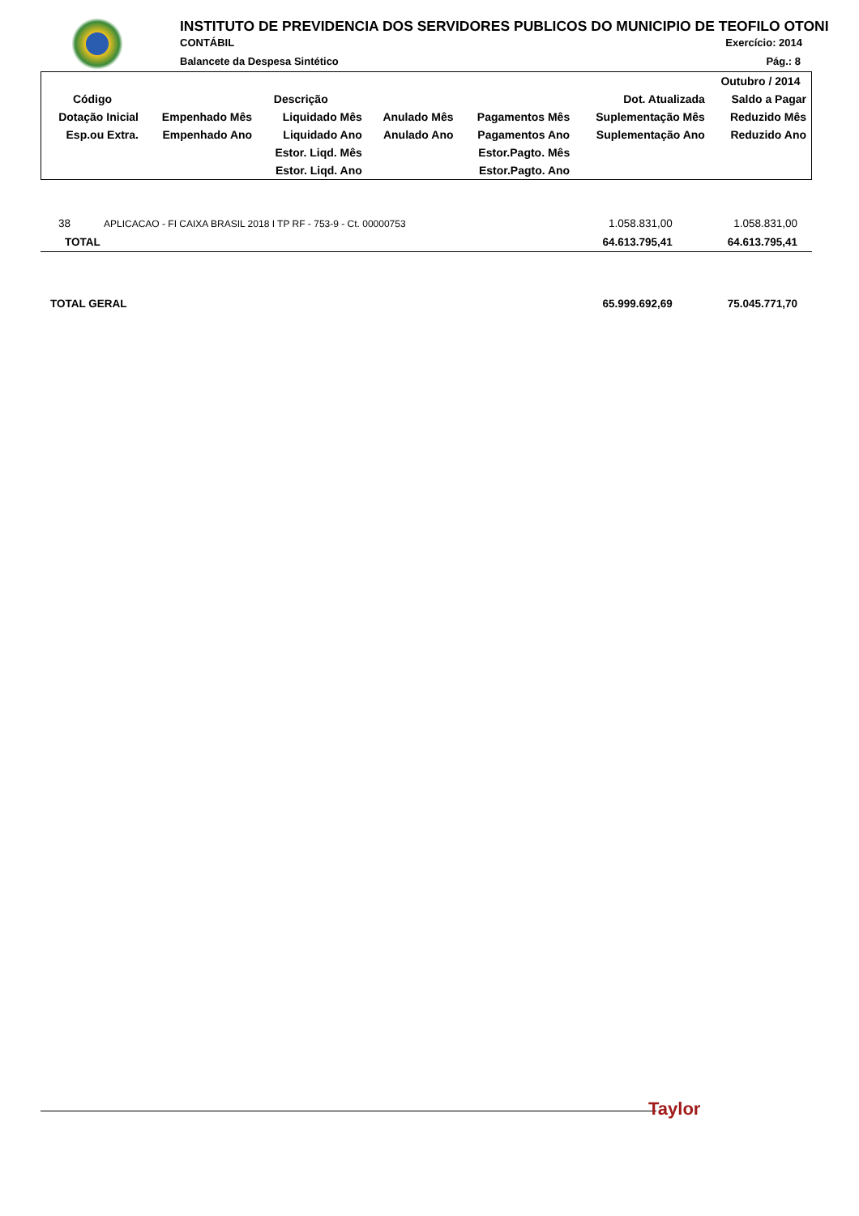INSTITUTO DE PREVIDENCIA DOS SERVIDORES PUBLICOS DO MUNICIPIO DE TEOFILO OTONI
CONTÁBIL Exercício: 2014
Balancete da Despesa Sintético Pág.: 8
| | | | | | | Outubro / 2014 |
| Código | Descrição | | | | Dot. Atualizada | Saldo a Pagar |
| Dotação Inicial | Empenhado Mês | Liquidado Mês | Anulado Mês | Pagamentos Mês | Suplementação Mês | Reduzido Mês |
| Esp.ou Extra. | Empenhado Ano | Liquidado Ano | Anulado Ano | Pagamentos Ano | Suplementação Ano | Reduzido Ano |
| | | Estor. Liqd. Mês | | Estor.Pagto. Mês | | |
| | | Estor. Liqd. Ano | | Estor.Pagto. Ano | | |
| 38 | APLICACAO - FI CAIXA BRASIL 2018 I TP RF - 753-9 - Ct. 00000753 | 1.058.831,00 | 1.058.831,00 |
| TOTAL | | 64.613.795,41 | 64.613.795,41 |
| TOTAL GERAL | | 65.999.692,69 | 75.045.771,70 |
Taylor